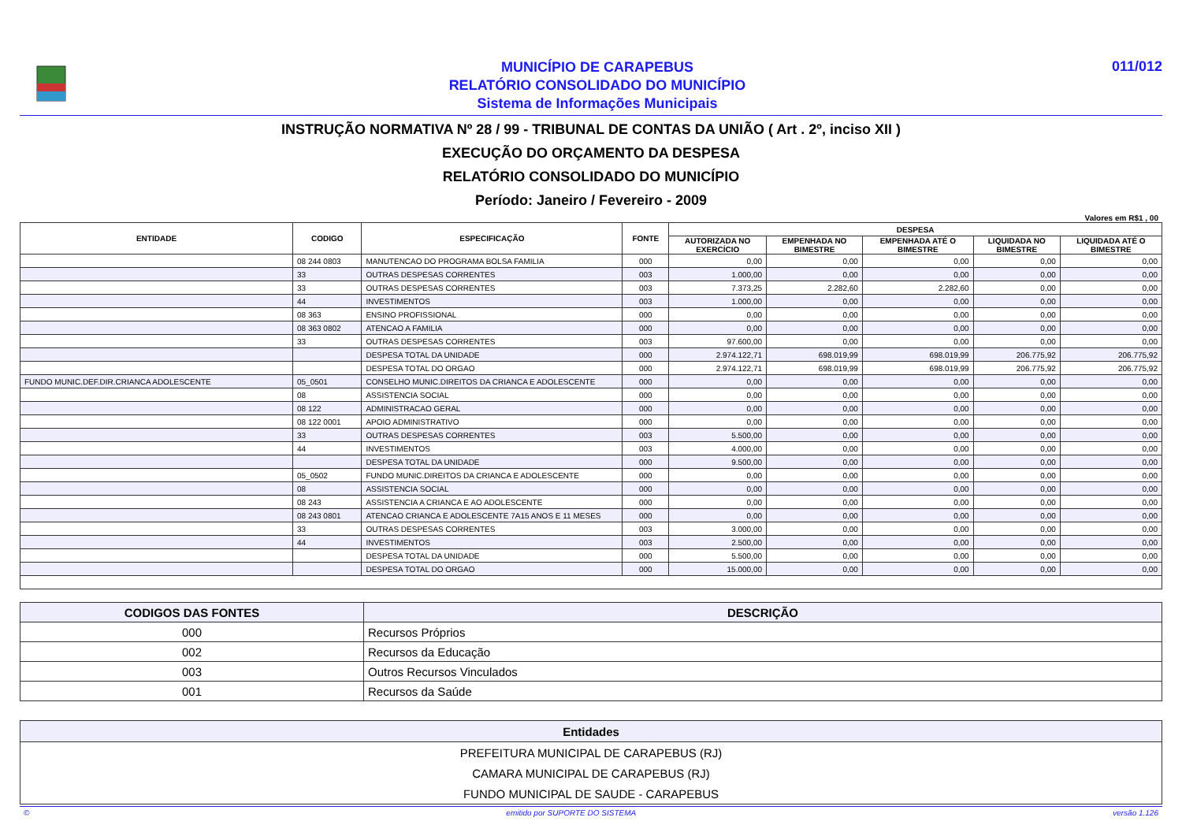MUNICÍPIO DE CARAPEBUS
RELATÓRIO CONSOLIDADO DO MUNICÍPIO
Sistema de Informações Municipais
011/012
INSTRUÇÃO NORMATIVA Nº 28 / 99 - TRIBUNAL DE CONTAS DA UNIÃO ( Art . 2º, inciso XII )
EXECUÇÃO DO ORÇAMENTO DA DESPESA
RELATÓRIO CONSOLIDADO DO MUNICÍPIO
Período: Janeiro / Fevereiro - 2009
Valores em R$1 , 00
| ENTIDADE | CODIGO | ESPECIFICAÇÃO | FONTE | DESPESA | | | | |
| --- | --- | --- | --- | --- | --- | --- | --- | --- |
| | | | | AUTORIZADA NO EXERCÍCIO | EMPENHADA NO BIMESTRE | EMPENHADA ATÉ O BIMESTRE | LIQUIDADA NO BIMESTRE | LIQUIDADA ATÉ O BIMESTRE |
| | 08 244 0803 | MANUTENCAO DO PROGRAMA BOLSA FAMILIA | 000 | 0,00 | 0,00 | 0,00 | 0,00 | 0,00 |
| | 33 | OUTRAS DESPESAS CORRENTES | 003 | 1.000,00 | 0,00 | 0,00 | 0,00 | 0,00 |
| | 33 | OUTRAS DESPESAS CORRENTES | 003 | 7.373,25 | 2.282,60 | 2.282,60 | 0,00 | 0,00 |
| | 44 | INVESTIMENTOS | 003 | 1.000,00 | 0,00 | 0,00 | 0,00 | 0,00 |
| | 08 363 | ENSINO PROFISSIONAL | 000 | 0,00 | 0,00 | 0,00 | 0,00 | 0,00 |
| | 08 363 0802 | ATENCAO A FAMILIA | 000 | 0,00 | 0,00 | 0,00 | 0,00 | 0,00 |
| | 33 | OUTRAS DESPESAS CORRENTES | 003 | 97.600,00 | 0,00 | 0,00 | 0,00 | 0,00 |
| | | DESPESA TOTAL DA UNIDADE | 000 | 2.974.122,71 | 698.019,99 | 698.019,99 | 206.775,92 | 206.775,92 |
| | | DESPESA TOTAL DO ORGAO | 000 | 2.974.122,71 | 698.019,99 | 698.019,99 | 206.775,92 | 206.775,92 |
| FUNDO MUNIC.DEF.DIR.CRIANCA ADOLESCENTE | 05_0501 | CONSELHO MUNIC.DIREITOS DA CRIANCA E ADOLESCENTE | 000 | 0,00 | 0,00 | 0,00 | 0,00 | 0,00 |
| | 08 | ASSISTENCIA SOCIAL | 000 | 0,00 | 0,00 | 0,00 | 0,00 | 0,00 |
| | 08 122 | ADMINISTRACAO GERAL | 000 | 0,00 | 0,00 | 0,00 | 0,00 | 0,00 |
| | 08 122 0001 | APOIO ADMINISTRATIVO | 000 | 0,00 | 0,00 | 0,00 | 0,00 | 0,00 |
| | 33 | OUTRAS DESPESAS CORRENTES | 003 | 5.500,00 | 0,00 | 0,00 | 0,00 | 0,00 |
| | 44 | INVESTIMENTOS | 003 | 4.000,00 | 0,00 | 0,00 | 0,00 | 0,00 |
| | | DESPESA TOTAL DA UNIDADE | 000 | 9.500,00 | 0,00 | 0,00 | 0,00 | 0,00 |
| | 05_0502 | FUNDO MUNIC.DIREITOS DA CRIANCA E ADOLESCENTE | 000 | 0,00 | 0,00 | 0,00 | 0,00 | 0,00 |
| | 08 | ASSISTENCIA SOCIAL | 000 | 0,00 | 0,00 | 0,00 | 0,00 | 0,00 |
| | 08 243 | ASSISTENCIA A CRIANCA E AO ADOLESCENTE | 000 | 0,00 | 0,00 | 0,00 | 0,00 | 0,00 |
| | 08 243 0801 | ATENCAO CRIANCA E ADOLESCENTE 7A15 ANOS E 11 MESES | 000 | 0,00 | 0,00 | 0,00 | 0,00 | 0,00 |
| | 33 | OUTRAS DESPESAS CORRENTES | 003 | 3.000,00 | 0,00 | 0,00 | 0,00 | 0,00 |
| | 44 | INVESTIMENTOS | 003 | 2.500,00 | 0,00 | 0,00 | 0,00 | 0,00 |
| | | DESPESA TOTAL DA UNIDADE | 000 | 5.500,00 | 0,00 | 0,00 | 0,00 | 0,00 |
| | | DESPESA TOTAL DO ORGAO | 000 | 15.000,00 | 0,00 | 0,00 | 0,00 | 0,00 |
| CODIGOS DAS FONTES | DESCRIÇÃO |
| --- | --- |
| 000 | Recursos Próprios |
| 002 | Recursos da Educação |
| 003 | Outros Recursos Vinculados |
| 001 | Recursos da Saúde |
| Entidades |
| --- |
| PREFEITURA MUNICIPAL DE CARAPEBUS (RJ) |
| CAMARA MUNICIPAL DE CARAPEBUS (RJ) |
| FUNDO MUNICIPAL DE SAUDE - CARAPEBUS |
© emitido por SUPORTE DO SISTEMA versão 1.126